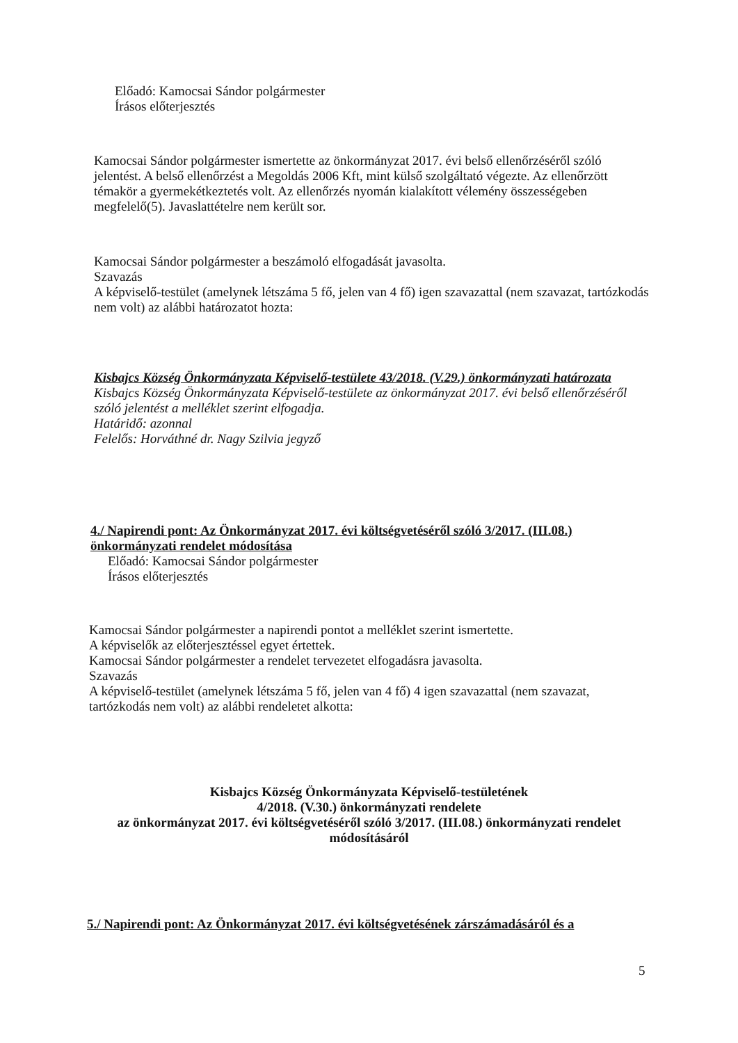Előadó: Kamocsai Sándor polgármester
Írásos előterjesztés
Kamocsai Sándor polgármester ismertette az önkormányzat 2017. évi belső ellenőrzéséről szóló jelentést. A belső ellenőrzést a Megoldás 2006 Kft, mint külső szolgáltató végezte. Az ellenőrzött témakör a gyermekétkeztetés volt. Az ellenőrzés nyomán kialakított vélemény összességeben megfelelő(5). Javaslattételre nem került sor.
Kamocsai Sándor polgármester a beszámoló elfogadását javasolta.
Szavazás
A képviselő-testület (amelynek létszáma 5 fő, jelen van 4 fő) igen szavazattal (nem szavazat, tartózkodás nem volt) az alábbi határozatot hozta:
Kisbajcs Község Önkormányzata Képviselő-testülete 43/2018. (V.29.) önkormányzati határozata
Kisbajcs Község Önkormányzata Képviselő-testülete az önkormányzat 2017. évi belső ellenőrzéséről szóló jelentést a melléklet szerint elfogadja.
Határidő: azonnal
Felelős: Horváthné dr. Nagy Szilvia jegyző
4./ Napirendi pont: Az Önkormányzat 2017. évi költségvetéséről szóló 3/2017. (III.08.) önkormányzati rendelet módosítása
Előadó: Kamocsai Sándor polgármester
Írásos előterjesztés
Kamocsai Sándor polgármester a napirendi pontot a melléklet szerint ismertette.
A képviselők az előterjesztéssel egyet értettek.
Kamocsai Sándor polgármester a rendelet tervezetet elfogadásra javasolta.
Szavazás
A képviselő-testület (amelynek létszáma 5 fő, jelen van 4 fő) 4 igen szavazattal (nem szavazat, tartózkodás nem volt) az alábbi rendeletet alkotta:
Kisbajcs Község Önkormányzata Képviselő-testületének
4/2018. (V.30.) önkormányzati rendelete
az önkormányzat 2017. évi költségvetéséről szóló 3/2017. (III.08.) önkormányzati rendelet módosításáról
5./ Napirendi pont: Az Önkormányzat 2017. évi költségvetésének zárszámadásáról és a
5